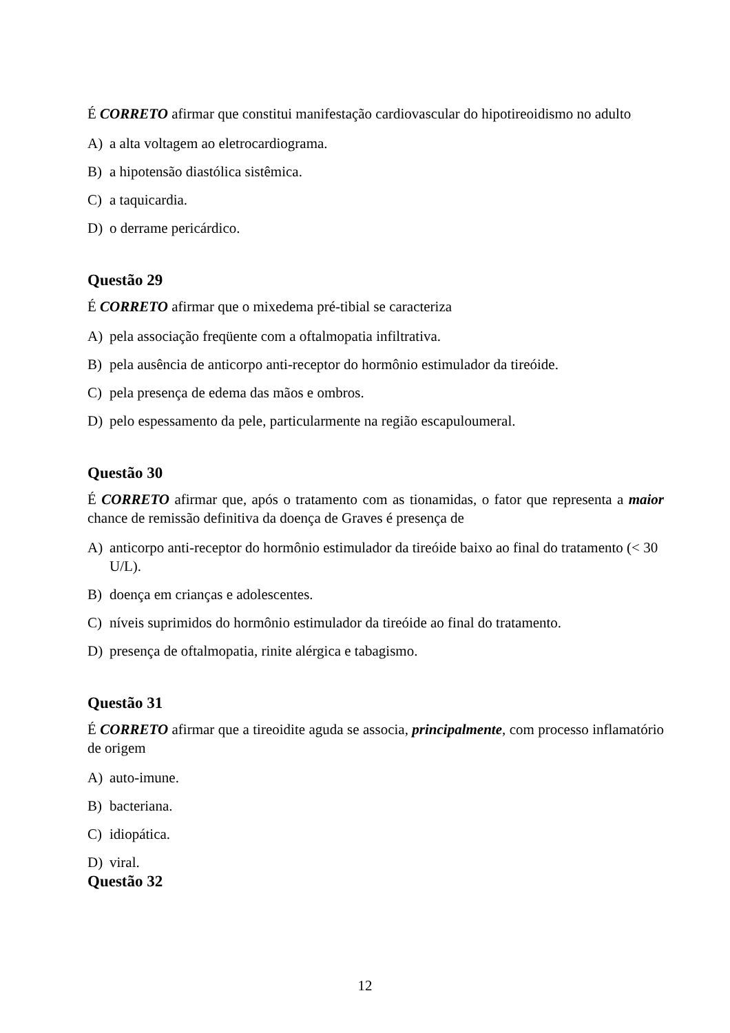É CORRETO afirmar que constitui manifestação cardiovascular do hipotireoidismo no adulto
A) a alta voltagem ao eletrocardiograma.
B) a hipotensão diastólica sistêmica.
C) a taquicardia.
D) o derrame pericárdico.
Questão 29
É CORRETO afirmar que o mixedema pré-tibial se caracteriza
A) pela associação freqüente com a oftalmopatia infiltrativa.
B) pela ausência de anticorpo anti-receptor do hormônio estimulador da tireóide.
C) pela presença de edema das mãos e ombros.
D) pelo espessamento da pele, particularmente na região escapuloumeral.
Questão 30
É CORRETO afirmar que, após o tratamento com as tionamidas, o fator que representa a maior chance de remissão definitiva da doença de Graves é presença de
A) anticorpo anti-receptor do hormônio estimulador da tireóide baixo ao final do tratamento (< 30 U/L).
B) doença em crianças e adolescentes.
C) níveis suprimidos do hormônio estimulador da tireóide ao final do tratamento.
D) presença de oftalmopatia, rinite alérgica e tabagismo.
Questão 31
É CORRETO afirmar que a tireoidite aguda se associa, principalmente, com processo inflamatório de origem
A) auto-imune.
B) bacteriana.
C) idiopática.
D) viral.
Questão 32
12